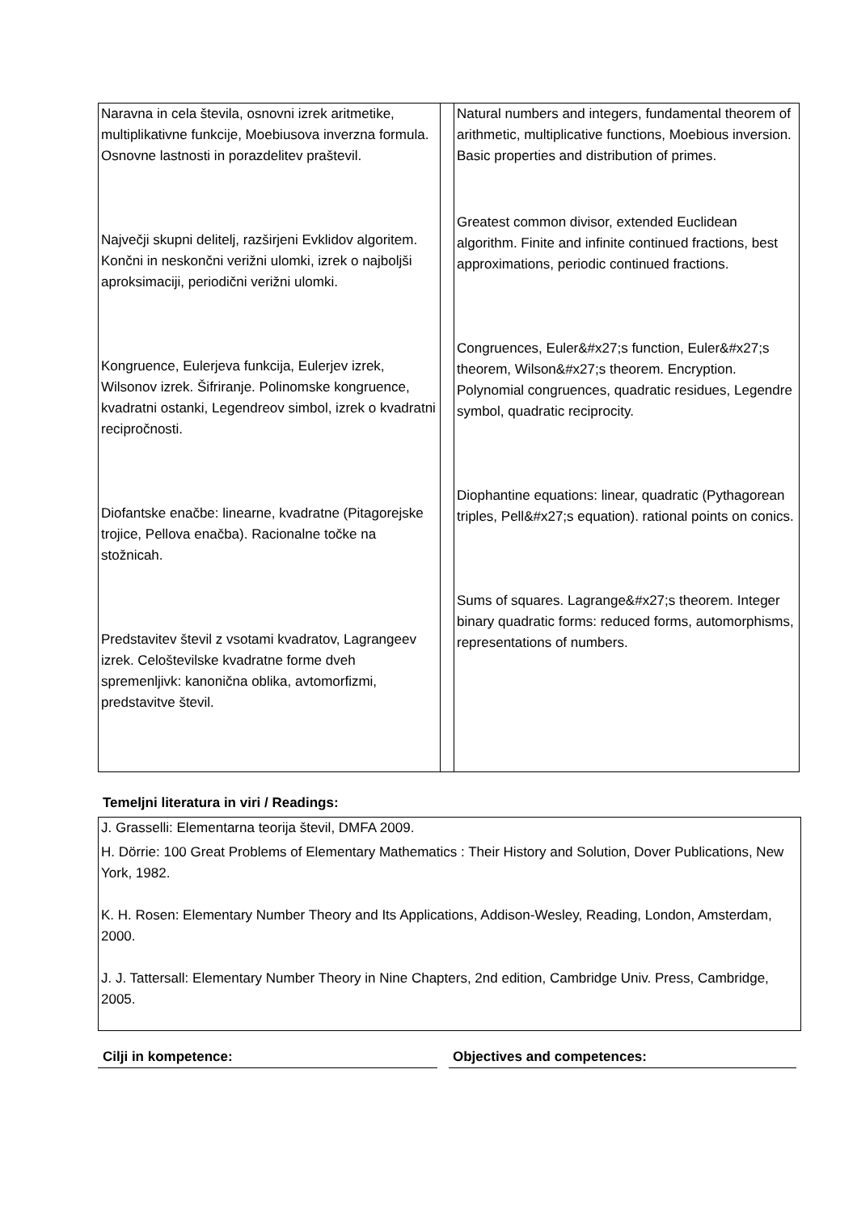| Naravna in cela števila, osnovni izrek aritmetike, multiplikativne funkcije, Moebiusova inverzna formula. Osnovne lastnosti in porazdelitev praštevil. Največji skupni delitelj, razširjeni Evklidov algoritem. Končni in neskončni verižni ulomki, izrek o najboljši aproksimaciji, periodični verižni ulomki. Kongruence, Eulerjeva funkcija, Eulerjev izrek, Wilsonov izrek. Šifriranje. Polinomske kongruence, kvadratni ostanki, Legendreov simbol, izrek o kvadratni recipročnosti. Diofantske enačbe: linearne, kvadratne (Pitagorejske trojice, Pellova enačba). Racionalne točke na stožnicah. Predstavitev števil z vsotami kvadratov, Lagrangeev izrek. Celoštevilske kvadratne forme dveh spremenljivk: kanonična oblika, avtomorfizmi, predstavitve števil. | | Natural numbers and integers, fundamental theorem of arithmetic, multiplicative functions, Moebious inversion. Basic properties and distribution of primes. Greatest common divisor, extended Euclidean algorithm. Finite and infinite continued fractions, best approximations, periodic continued fractions. Congruences, Euler&#x27;s function, Euler&#x27;s theorem, Wilson&#x27;s theorem. Encryption. Polynomial congruences, quadratic residues, Legendre symbol, quadratic reciprocity. Diophantine equations: linear, quadratic (Pythagorean triples, Pell&#x27;s equation). rational points on conics. Sums of squares. Lagrange&#x27;s theorem. Integer binary quadratic forms: reduced forms, automorphisms, representations of numbers. |
Temeljni literatura in viri / Readings:
J. Grasselli: Elementarna teorija števil, DMFA 2009.
H. Dörrie: 100 Great Problems of Elementary Mathematics : Their History and Solution, Dover Publications, New York, 1982.
K. H. Rosen: Elementary Number Theory and Its Applications, Addison-Wesley, Reading, London, Amsterdam, 2000.
J. J. Tattersall: Elementary Number Theory in Nine Chapters, 2nd edition, Cambridge Univ. Press, Cambridge, 2005.
Cilji in kompetence: Objectives and competences: